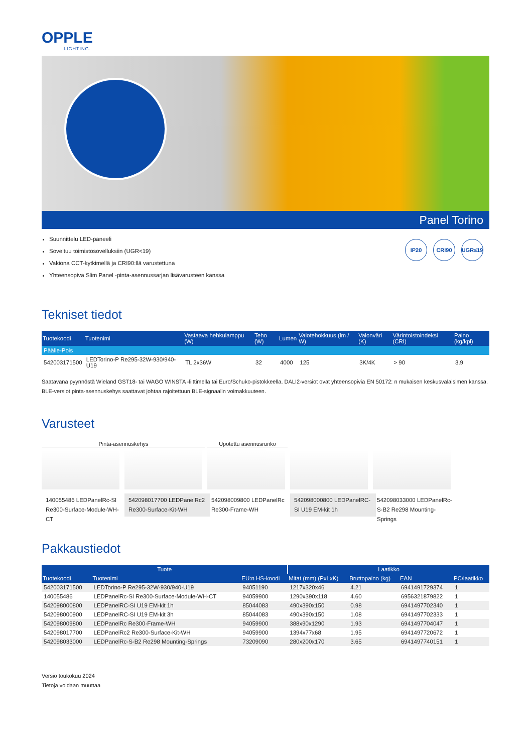OPPLE
LIGHTING.
Panel Torino
Suunnittelu LED-paneeli
Soveltuu toimistosovelluksiin (UGR<19)
Vakiona CCT-kytkimellä ja CRI90:llä varustettuna
Yhteensopiva Slim Panel -pinta-asennussarjan lisävarusteen kanssa
IP20 CRI90 UGR≤19
Tekniset tiedot
| Tuotekoodi | Tuotenimi | Vastaava hehkulamppu (W) | Teho (W) | Lumen | Valotehokkuus (lm / W) | Valonväri (K) | Värintoistoindeksi (CRI) | Paino (kg/kpl) |
| --- | --- | --- | --- | --- | --- | --- | --- | --- |
| Päälle-Pois | | | | | | | | |
| 542003171500 | LEDTorino-P Re295-32W-930/940-U19 | TL 2x36W | 32 | 4000 | 125 | 3K/4K | > 90 | 3.9 |
Saatavana pyynnöstä Wieland GST18- tai WAGO WINSTA -liittimellä tai Euro/Schuko-pistokkeella. DALI2-versiot ovat yhteensopivia EN 50172: n mukaisen keskusvalaisimen kanssa. BLE-versiot pinta-asennuskehys saattavat johtaa rajoitettuun BLE-signaalin voimakkuuteen.
Varusteet
Pinta-asennuskehys Upotettu asennusrunko
140055486 LEDPanelRc-SI Re300-Surface-Module-WH-CT
542098017700 LEDPanelRc2 Re300-Surface-Kit-WH
542098009800 LEDPanelRc Re300-Frame-WH
542098000800 LEDPanelRC-SI U19 EM-kit 1h
542098033000 LEDPanelRc-S-B2 Re298 Mounting-Springs
Pakkaustiedot
| Tuote | | | Laatikko | | | |
| --- | --- | --- | --- | --- | --- | --- |
| Tuotekoodi | Tuotenimi | EU:n HS-koodi | Mitat (mm) (PxLxK) | Bruttopaino (kg) | EAN | PC/laatikko |
| 542003171500 | LEDTorino-P Re295-32W-930/940-U19 | 94051190 | 1217x320x46 | 4.21 | 6941491729374 | 1 |
| 140055486 | LEDPanelRc-SI Re300-Surface-Module-WH-CT | 94059900 | 1290x390x118 | 4.60 | 6956321879822 | 1 |
| 542098000800 | LEDPanelRC-SI U19 EM-kit 1h | 85044083 | 490x390x150 | 0.98 | 6941497702340 | 1 |
| 542098000900 | LEDPanelRC-SI U19 EM-kit 3h | 85044083 | 490x390x150 | 1.08 | 6941497702333 | 1 |
| 542098009800 | LEDPanelRc Re300-Frame-WH | 94059900 | 388x90x1290 | 1.93 | 6941497704047 | 1 |
| 542098017700 | LEDPanelRc2 Re300-Surface-Kit-WH | 94059900 | 1394x77x68 | 1.95 | 6941497720672 | 1 |
| 542098033000 | LEDPanelRc-S-B2 Re298 Mounting-Springs | 73209090 | 280x200x170 | 3.65 | 6941497740151 | 1 |
Versio toukokuu 2024
Tietoja voidaan muuttaa